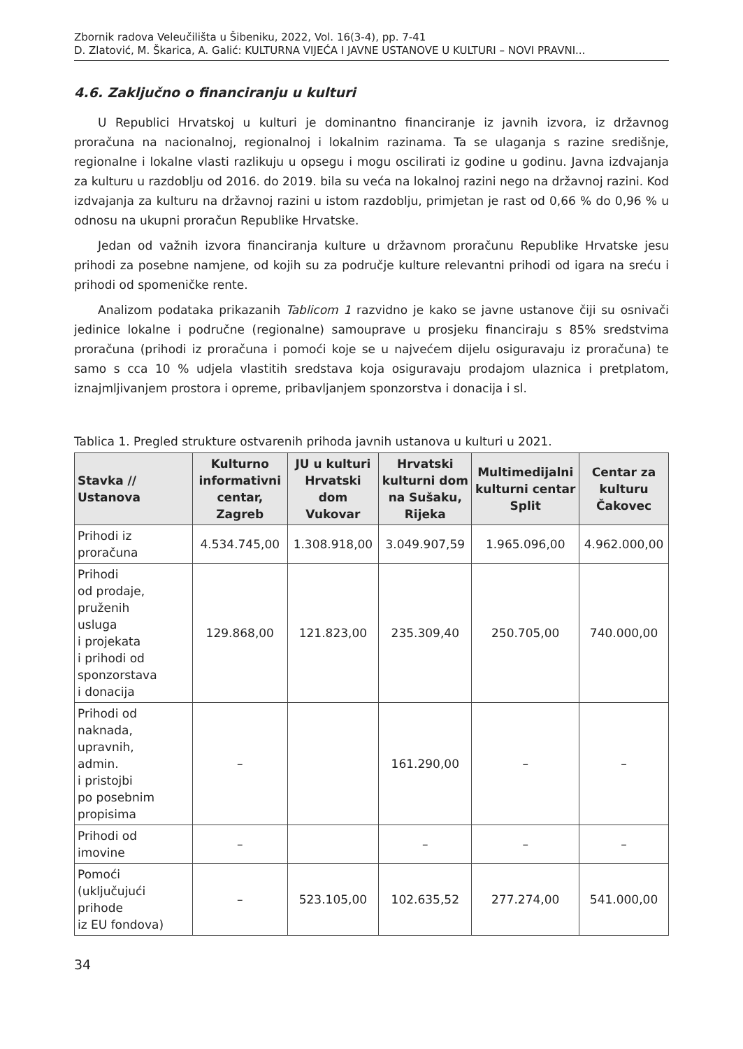Zbornik radova Veleučilišta u Šibeniku, 2022, Vol. 16(3-4), pp. 7-41
D. Zlatović, M. Škarica, A. Galić: KULTURNA VIJEĆA I JAVNE USTANOVE U KULTURI – NOVI PRAVNI...
4.6. Zaključno o financiranju u kulturi
U Republici Hrvatskoj u kulturi je dominantno financiranje iz javnih izvora, iz državnog proračuna na nacionalnoj, regionalnoj i lokalnim razinama. Ta se ulaganja s razine središnje, regionalne i lokalne vlasti razlikuju u opsegu i mogu oscilirati iz godine u godinu. Javna izdvajanja za kulturu u razdoblju od 2016. do 2019. bila su veća na lokalnoj razini nego na državnoj razini. Kod izdvajanja za kulturu na državnoj razini u istom razdoblju, primjetan je rast od 0,66 % do 0,96 % u odnosu na ukupni proračun Republike Hrvatske.
Jedan od važnih izvora financiranja kulture u državnom proračunu Republike Hrvatske jesu prihodi za posebne namjene, od kojih su za područje kulture relevantni prihodi od igara na sreću i prihodi od spomeničke rente.
Analizom podataka prikazanih Tablicom 1 razvidno je kako se javne ustanove čiji su osnivači jedinice lokalne i područne (regionalne) samouprave u prosjeku financiraju s 85% sredstvima proračuna (prihodi iz proračuna i pomoći koje se u najvećem dijelu osiguravaju iz proračuna) te samo s cca 10 % udjela vlastitih sredstava koja osiguravaju prodajom ulaznica i pretplatom, iznajmljivanjem prostora i opreme, pribavljanjem sponzorstva i donacija i sl.
Tablica 1. Pregled strukture ostvarenih prihoda javnih ustanova u kulturi u 2021.
| Stavka // Ustanova | Kulturno informativni centar, Zagreb | JU u kulturi Hrvatski dom Vukovar | Hrvatski kulturni dom na Sušaku, Rijeka | Multimedijalni kulturni centar Split | Centar za kulturu Čakovec |
| --- | --- | --- | --- | --- | --- |
| Prihodi iz proračuna | 4.534.745,00 | 1.308.918,00 | 3.049.907,59 | 1.965.096,00 | 4.962.000,00 |
| Prihodi od prodaje, pruženih usluga i projekata i prihodi od sponzorstava i donacija | 129.868,00 | 121.823,00 | 235.309,40 | 250.705,00 | 740.000,00 |
| Prihodi od naknada, upravnih, admin. i pristojbi po posebnim propisima | – | | 161.290,00 | – | – |
| Prihodi od imovine | – | | – | – | – |
| Pomoći (uključujući prihode iz EU fondova) | – | 523.105,00 | 102.635,52 | 277.274,00 | 541.000,00 |
34